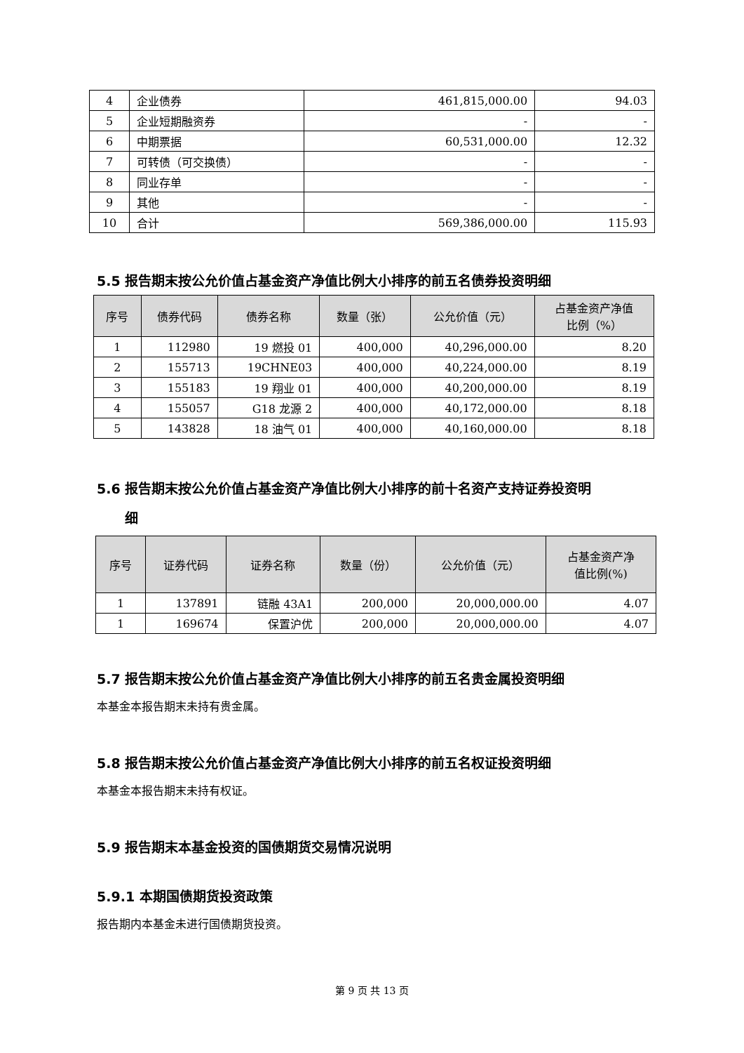| 4 | 企业债券 | 461,815,000.00 | 94.03 |
| 5 | 企业短期融资券 | - | - |
| 6 | 中期票据 | 60,531,000.00 | 12.32 |
| 7 | 可转债（可交换债） | - | - |
| 8 | 同业存单 | - | - |
| 9 | 其他 | - | - |
| 10 | 合计 | 569,386,000.00 | 115.93 |
5.5 报告期末按公允价值占基金资产净值比例大小排序的前五名债券投资明细
| 序号 | 债券代码 | 债券名称 | 数量（张） | 公允价值（元） | 占基金资产净值 比例（%） |
| --- | --- | --- | --- | --- | --- |
| 1 | 112980 | 19 燃投 01 | 400,000 | 40,296,000.00 | 8.20 |
| 2 | 155713 | 19CHNE03 | 400,000 | 40,224,000.00 | 8.19 |
| 3 | 155183 | 19 翔业 01 | 400,000 | 40,200,000.00 | 8.19 |
| 4 | 155057 | G18 龙源 2 | 400,000 | 40,172,000.00 | 8.18 |
| 5 | 143828 | 18 油气 01 | 400,000 | 40,160,000.00 | 8.18 |
5.6 报告期末按公允价值占基金资产净值比例大小排序的前十名资产支持证券投资明
细
| 序号 | 证券代码 | 证券名称 | 数量（份） | 公允价值（元） | 占基金资产净 值比例(%) |
| --- | --- | --- | --- | --- | --- |
| 1 | 137891 | 链融 43A1 | 200,000 | 20,000,000.00 | 4.07 |
| 1 | 169674 | 保置沪优 | 200,000 | 20,000,000.00 | 4.07 |
5.7 报告期末按公允价值占基金资产净值比例大小排序的前五名贵金属投资明细
本基金本报告期末未持有贵金属。
5.8 报告期末按公允价值占基金资产净值比例大小排序的前五名权证投资明细
本基金本报告期末未持有权证。
5.9 报告期末本基金投资的国债期货交易情况说明
5.9.1 本期国债期货投资政策
报告期内本基金未进行国债期货投资。
第 9 页 共 13 页